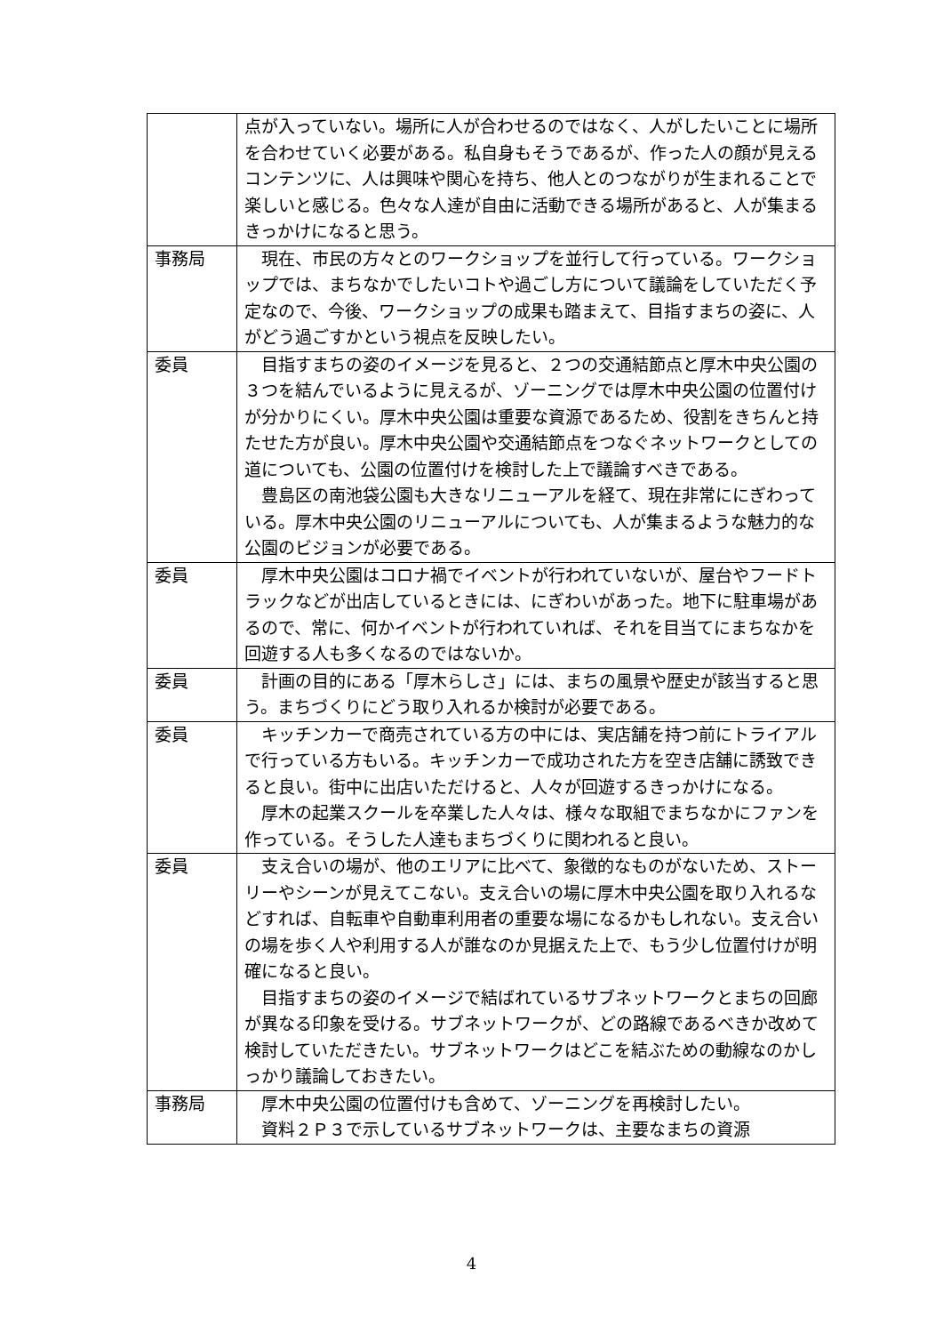| | 点が入っていない。場所に人が合わせるのではなく、人がしたいことに場所を合わせていく必要がある。私自身もそうであるが、作った人の顔が見えるコンテンツに、人は興味や関心を持ち、他人とのつながりが生まれることで楽しいと感じる。色々な人達が自由に活動できる場所があると、人が集まるきっかけになると思う。 |
| 事務局 | 現在、市民の方々とのワークショップを並行して行っている。ワークショップでは、まちなかでしたいコトや過ごし方について議論をしていただく予定なので、今後、ワークショップの成果も踏まえて、目指すまちの姿に、人がどう過ごすかという視点を反映したい。 |
| 委員 | 目指すまちの姿のイメージを見ると、２つの交通結節点と厚木中央公園の３つを結んでいるように見えるが、ゾーニングでは厚木中央公園の位置付けが分かりにくい。厚木中央公園は重要な資源であるため、役割をきちんと持たせた方が良い。厚木中央公園や交通結節点をつなぐネットワークとしての道についても、公園の位置付けを検討した上で議論すべきである。 豊島区の南池袋公園も大きなリニューアルを経て、現在非常ににぎわっている。厚木中央公園のリニューアルについても、人が集まるような魅力的な公園のビジョンが必要である。 |
| 委員 | 厚木中央公園はコロナ禍でイベントが行われていないが、屋台やフードトラックなどが出店しているときには、にぎわいがあった。地下に駐車場があるので、常に、何かイベントが行われていれば、それを目当てにまちなかを回遊する人も多くなるのではないか。 |
| 委員 | 計画の目的にある「厚木らしさ」には、まちの風景や歴史が該当すると思う。まちづくりにどう取り入れるか検討が必要である。 |
| 委員 | キッチンカーで商売されている方の中には、実店舗を持つ前にトライアルで行っている方もいる。キッチンカーで成功された方を空き店舗に誘致できると良い。街中に出店いただけると、人々が回遊するきっかけになる。 厚木の起業スクールを卒業した人々は、様々な取組でまちなかにファンを作っている。そうした人達もまちづくりに関われると良い。 |
| 委員 | 支え合いの場が、他のエリアに比べて、象徴的なものがないため、ストーリーやシーンが見えてこない。支え合いの場に厚木中央公園を取り入れるなどすれば、自転車や自動車利用者の重要な場になるかもしれない。支え合いの場を歩く人や利用する人が誰なのか見据えた上で、もう少し位置付けが明確になると良い。 目指すまちの姿のイメージで結ばれているサブネットワークとまちの回廊が異なる印象を受ける。サブネットワークが、どの路線であるべきか改めて検討していただきたい。サブネットワークはどこを結ぶための動線なのかしっかり議論しておきたい。 |
| 事務局 | 厚木中央公園の位置付けも含めて、ゾーニングを再検討したい。 資料２Ｐ３で示しているサブネットワークは、主要なまちの資源 |
4